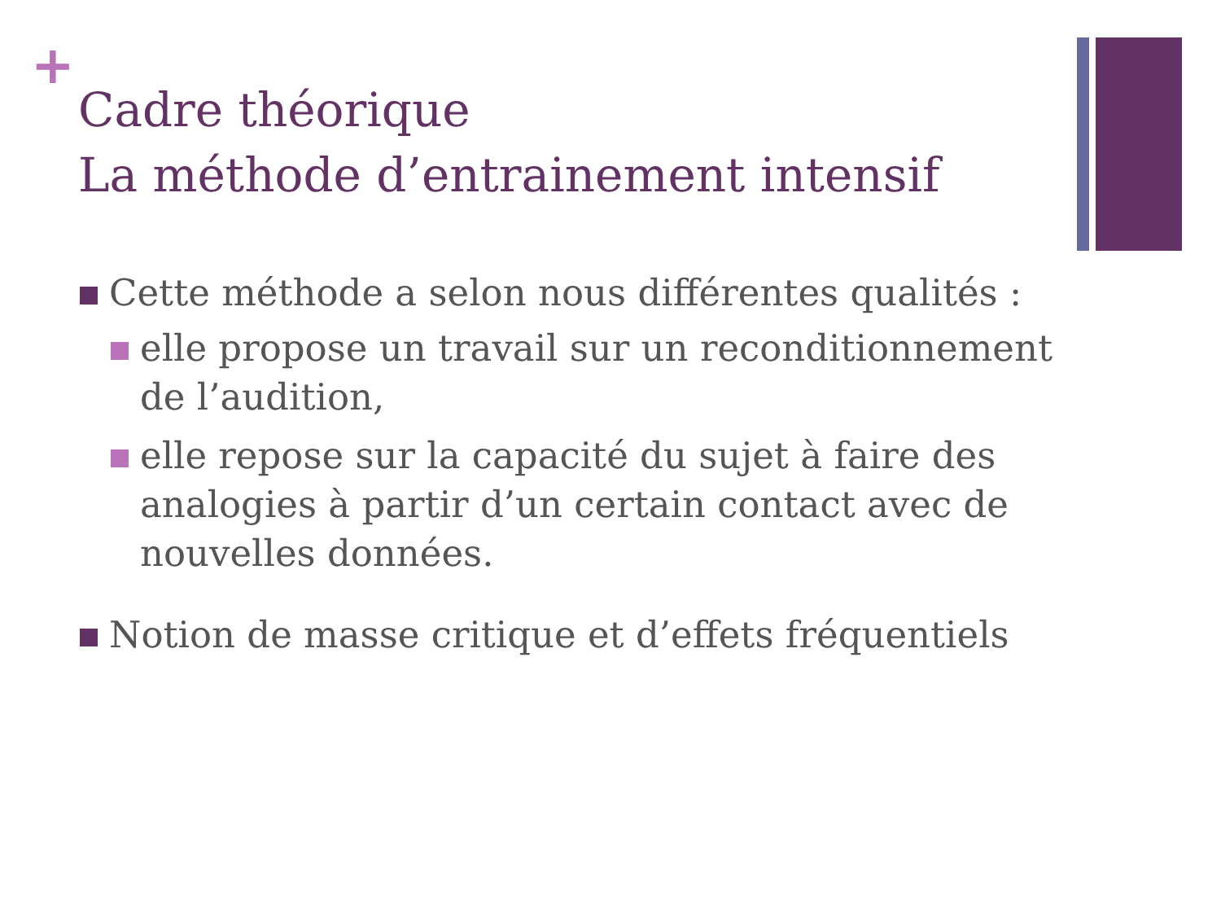+
Cadre théorique
La méthode d’entrainement intensif
Cette méthode a selon nous différentes qualités :
elle propose un travail sur un reconditionnement de l’audition,
elle repose sur la capacité du sujet à faire des analogies à partir d’un certain contact avec de nouvelles données.
Notion de masse critique et d’effets fréquentiels